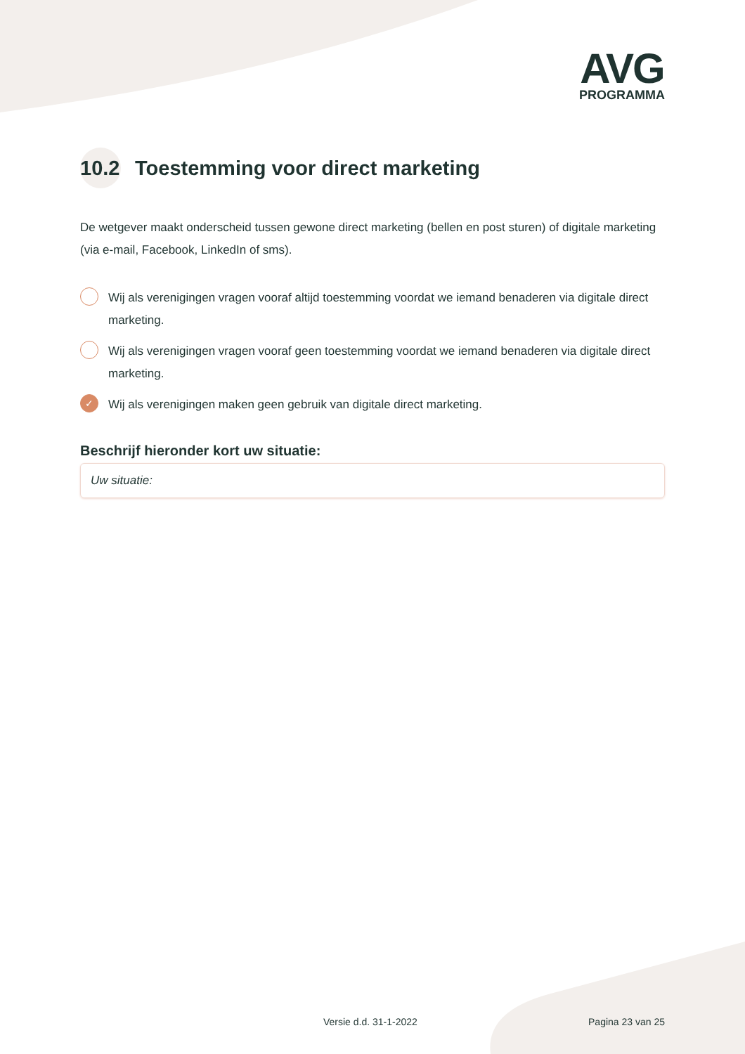AVG
PROGRAMMA
10.2 Toestemming voor direct marketing
De wetgever maakt onderscheid tussen gewone direct marketing (bellen en post sturen) of digitale marketing (via e-mail, Facebook, LinkedIn of sms).
Wij als verenigingen vragen vooraf altijd toestemming voordat we iemand benaderen via digitale direct marketing.
Wij als verenigingen vragen vooraf geen toestemming voordat we iemand benaderen via digitale direct marketing.
✓ Wij als verenigingen maken geen gebruik van digitale direct marketing.
Beschrijf hieronder kort uw situatie:
Uw situatie:
Versie d.d. 31-1-2022 Pagina 23 van 25